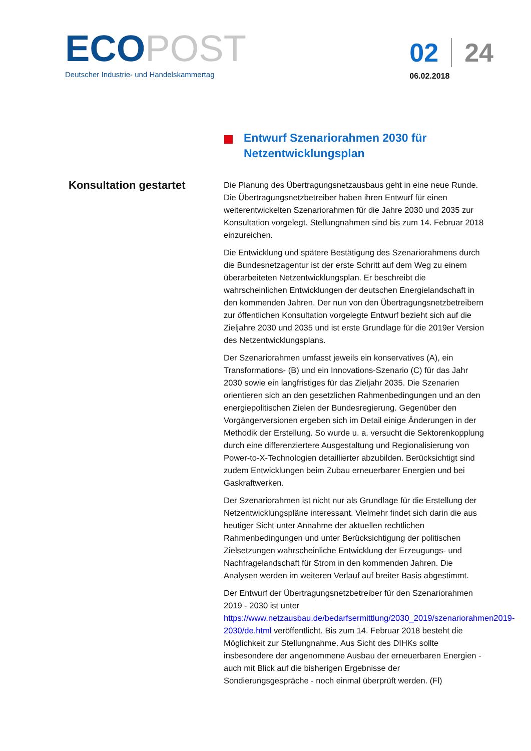ECOPOST
Deutscher Industrie- und Handelskammertag
02 24
06.02.2018
Entwurf Szenariorahmen 2030 für Netzentwicklungsplan
Konsultation gestartet
Die Planung des Übertragungsnetzausbaus geht in eine neue Runde. Die Übertragungsnetzbetreiber haben ihren Entwurf für einen weiterentwickelten Szenariorahmen für die Jahre 2030 und 2035 zur Konsultation vorgelegt. Stellungnahmen sind bis zum 14. Februar 2018 einzureichen.
Die Entwicklung und spätere Bestätigung des Szenariorahmens durch die Bundesnetzagentur ist der erste Schritt auf dem Weg zu einem überarbeiteten Netzentwicklungsplan. Er beschreibt die wahrscheinlichen Entwicklungen der deutschen Energielandschaft in den kommenden Jahren. Der nun von den Übertragungsnetzbetreibern zur öffentlichen Konsultation vorgelegte Entwurf bezieht sich auf die Zieljahre 2030 und 2035 und ist erste Grundlage für die 2019er Version des Netzentwicklungsplans.
Der Szenariorahmen umfasst jeweils ein konservatives (A), ein Transformations- (B) und ein Innovations-Szenario (C) für das Jahr 2030 sowie ein langfristiges für das Zieljahr 2035. Die Szenarien orientieren sich an den gesetzlichen Rahmenbedingungen und an den energiepolitischen Zielen der Bundesregierung. Gegenüber den Vorgängerversionen ergeben sich im Detail einige Änderungen in der Methodik der Erstellung. So wurde u. a. versucht die Sektorenkopplung durch eine differenziertere Ausgestaltung und Regionalisierung von Power-to-X-Technologien detaillierter abzubilden. Berücksichtigt sind zudem Entwicklungen beim Zubau erneuerbarer Energien und bei Gaskraftwerken.
Der Szenariorahmen ist nicht nur als Grundlage für die Erstellung der Netzentwicklungspläne interessant. Vielmehr findet sich darin die aus heutiger Sicht unter Annahme der aktuellen rechtlichen Rahmenbedingungen und unter Berücksichtigung der politischen Zielsetzungen wahrscheinliche Entwicklung der Erzeugungs- und Nachfragelandschaft für Strom in den kommenden Jahren. Die Analysen werden im weiteren Verlauf auf breiter Basis abgestimmt.
Der Entwurf der Übertragungsnetzbetreiber für den Szenariorahmen 2019 - 2030 ist unter https://www.netzausbau.de/bedarfsermittlung/2030_2019/szenariorahmen2019-2030/de.html veröffentlicht. Bis zum 14. Februar 2018 besteht die Möglichkeit zur Stellungnahme. Aus Sicht des DIHKs sollte insbesondere der angenommene Ausbau der erneuerbaren Energien - auch mit Blick auf die bisherigen Ergebnisse der Sondierungsgespräche - noch einmal überprüft werden. (Fl)